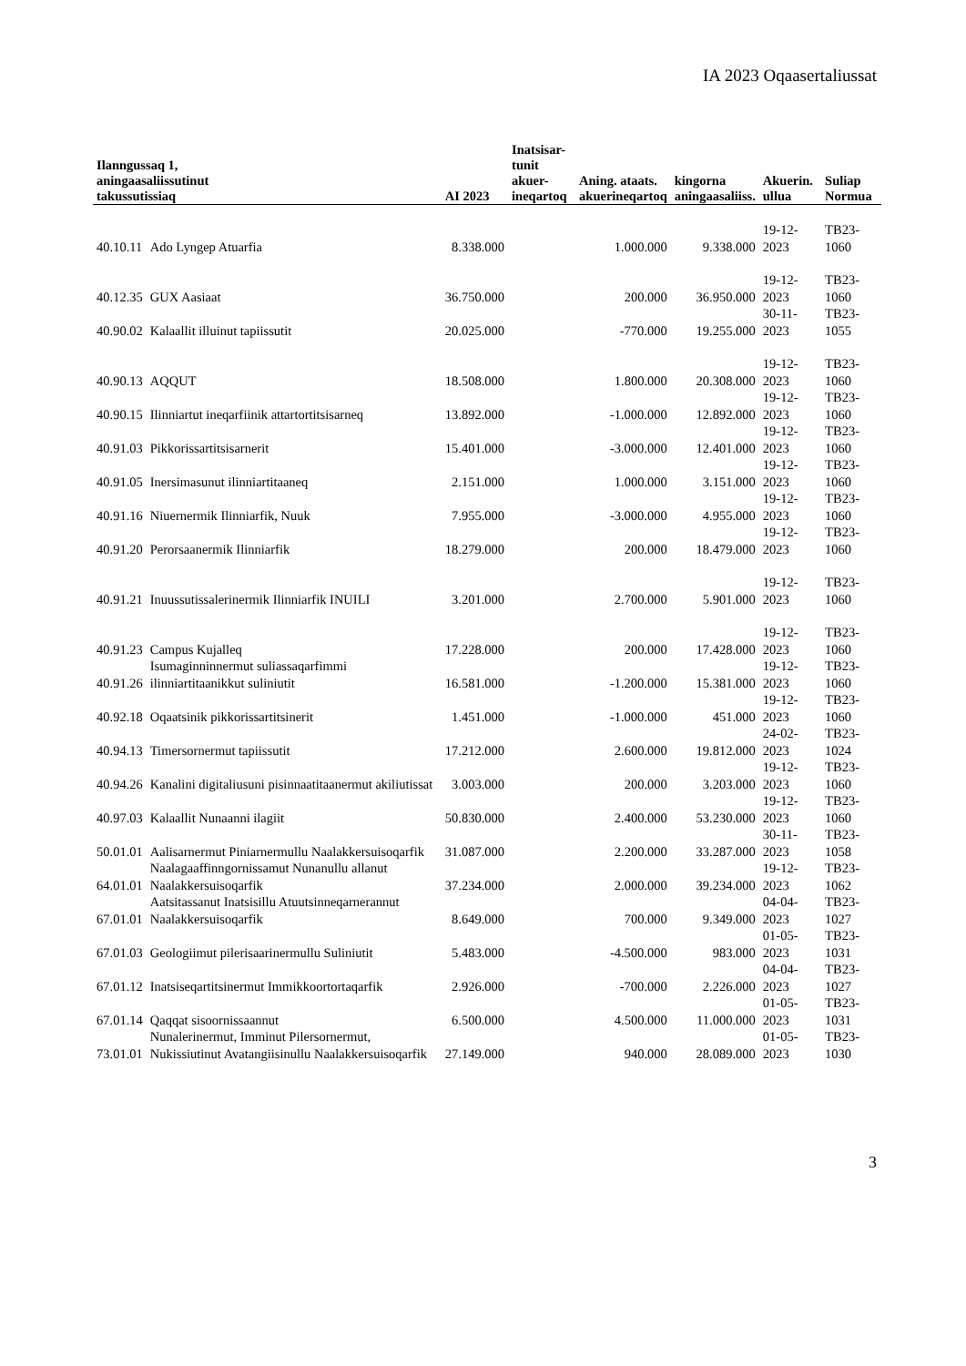IA 2023 Oqaasertaliussat
| Ilanngussaq 1, aningaasaliissutinut takussutissiaq | | AI 2023 | Inatsisar- tunit akuer- ineqartoq | Aning. ataats. akuerineqartoq | kingorna aningaasaliiss. | Akuerin. ullua | Suliap Normua |
| --- | --- | --- | --- | --- | --- | --- | --- |
| 40.10.11 | Ado Lyngep Atuarfia | 8.338.000 | | 1.000.000 | 9.338.000 | 19-12-2023 | TB23-1060 |
| 40.12.35 | GUX Aasiaat | 36.750.000 | | 200.000 | 36.950.000 | 19-12-2023 | TB23-1060 |
| 40.90.02 | Kalaallit illuinut tapiissutit | 20.025.000 | | -770.000 | 19.255.000 | 30-11-2023 | TB23-1055 |
| 40.90.13 | AQQUT | 18.508.000 | | 1.800.000 | 20.308.000 | 19-12-2023 | TB23-1060 |
| 40.90.15 | Ilinniartut ineqarfiinik attartortitsisarneq | 13.892.000 | | -1.000.000 | 12.892.000 | 19-12-2023 | TB23-1060 |
| 40.91.03 | Pikkorissartitsisarnerit | 15.401.000 | | -3.000.000 | 12.401.000 | 19-12-2023 | TB23-1060 |
| 40.91.05 | Inersimasunut ilinniartitaaneq | 2.151.000 | | 1.000.000 | 3.151.000 | 19-12-2023 | TB23-1060 |
| 40.91.16 | Niuernermik Ilinniarfik, Nuuk | 7.955.000 | | -3.000.000 | 4.955.000 | 19-12-2023 | TB23-1060 |
| 40.91.20 | Perorsaanermik Ilinniarfik | 18.279.000 | | 200.000 | 18.479.000 | 19-12-2023 | TB23-1060 |
| 40.91.21 | Inuussutissalerinermik Ilinniarfik INUILI | 3.201.000 | | 2.700.000 | 5.901.000 | 19-12-2023 | TB23-1060 |
| 40.91.23 | Campus Kujalleq | 17.228.000 | | 200.000 | 17.428.000 | 19-12-2023 | TB23-1060 |
| 40.91.26 | Isumaginninnermut suliassaqarfimmi ilinniartitaanikkut suliniutit | 16.581.000 | | -1.200.000 | 15.381.000 | 19-12-2023 | TB23-1060 |
| 40.92.18 | Oqaatsinik pikkorissartitsinerit | 1.451.000 | | -1.000.000 | 451.000 | 19-12-2023 | TB23-1060 |
| 40.94.13 | Timersornermut tapiissutit | 17.212.000 | | 2.600.000 | 19.812.000 | 24-02-2023 | TB23-1024 |
| 40.94.26 | Kanalini digitaliusuni pisinnaatitaanermut akiliutissat | 3.003.000 | | 200.000 | 3.203.000 | 19-12-2023 | TB23-1060 |
| 40.97.03 | Kalaallit Nunaanni ilagiit | 50.830.000 | | 2.400.000 | 53.230.000 | 19-12-2023 | TB23-1060 |
| 50.01.01 | Aalisarnermut Piniarnermullu Naalakkersuisoqarfik | 31.087.000 | | 2.200.000 | 33.287.000 | 30-11-2023 | TB23-1058 |
| 64.01.01 | Naalagaaffinngornissamut Nunanullu allanut Naalakkersuisoqarfik | 37.234.000 | | 2.000.000 | 39.234.000 | 19-12-2023 | TB23-1062 |
| 67.01.01 | Aatsitassanut Inatsisillu Atuutsinneqarnerannut Naalakkersuisoqarfik | 8.649.000 | | 700.000 | 9.349.000 | 04-04-2023 | TB23-1027 |
| 67.01.03 | Geologiimut pilerisaarinermullu Suliniutit | 5.483.000 | | -4.500.000 | 983.000 | 01-05-2023 | TB23-1031 |
| 67.01.12 | Inatsiseqartitsinermut Immikkoortortaqarfik | 2.926.000 | | -700.000 | 2.226.000 | 04-04-2023 | TB23-1027 |
| 67.01.14 | Qaqqat sisoornissaannut | 6.500.000 | | 4.500.000 | 11.000.000 | 01-05-2023 | TB23-1031 |
| 73.01.01 | Nunalerinermut, Imminut Pilersornermut, Nukissiutinut Avatangiisinullu Naalakkersuisoqarfik | 27.149.000 | | 940.000 | 28.089.000 | 01-05-2023 | TB23-1030 |
3